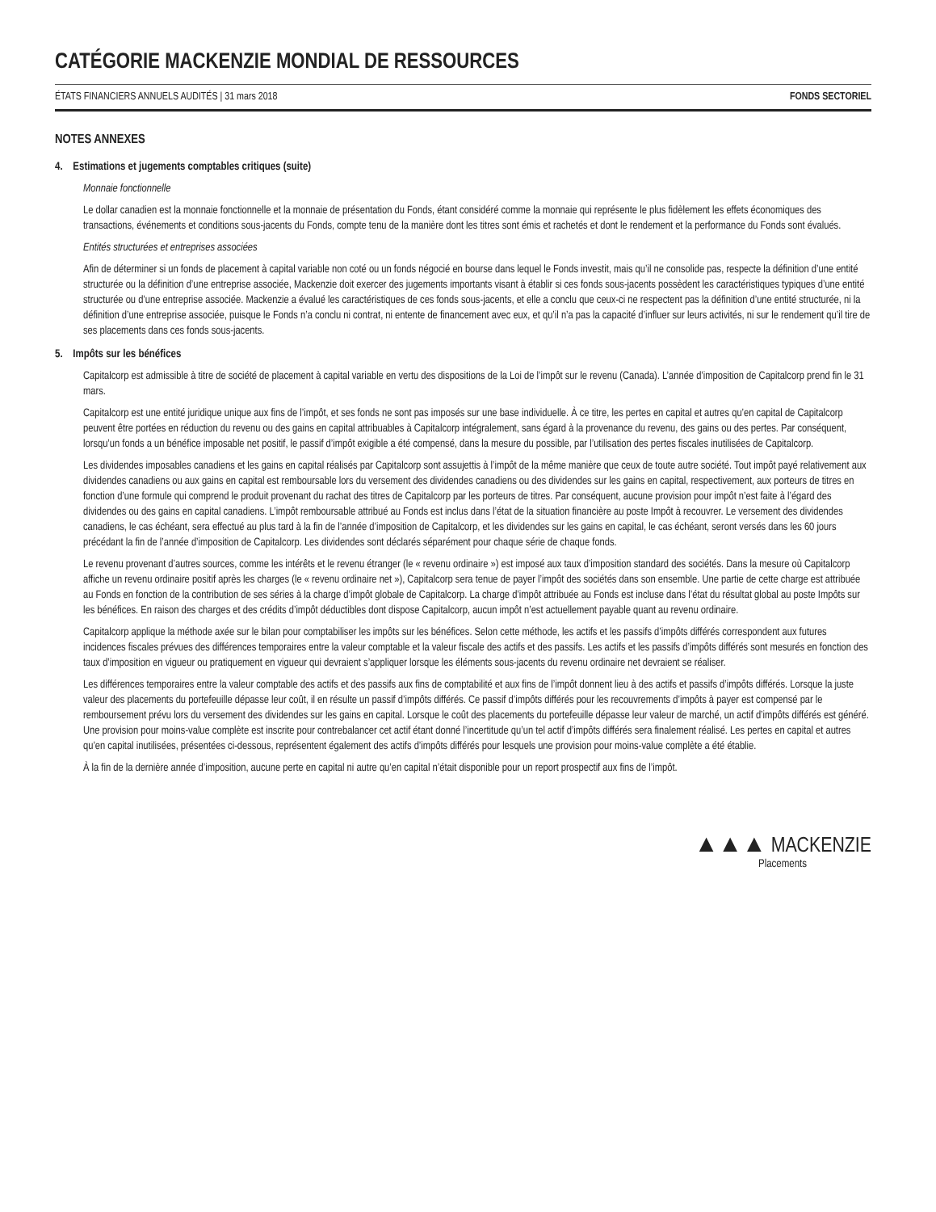CATÉGORIE MACKENZIE MONDIAL DE RESSOURCES
ÉTATS FINANCIERS ANNUELS AUDITÉS | 31 mars 2018 FONDS SECTORIEL
NOTES ANNEXES
4. Estimations et jugements comptables critiques (suite)
Monnaie fonctionnelle
Le dollar canadien est la monnaie fonctionnelle et la monnaie de présentation du Fonds, étant considéré comme la monnaie qui représente le plus fidèlement les effets économiques des transactions, événements et conditions sous-jacents du Fonds, compte tenu de la manière dont les titres sont émis et rachetés et dont le rendement et la performance du Fonds sont évalués.
Entités structurées et entreprises associées
Afin de déterminer si un fonds de placement à capital variable non coté ou un fonds négocié en bourse dans lequel le Fonds investit, mais qu’il ne consolide pas, respecte la définition d’une entité structurée ou la définition d’une entreprise associée, Mackenzie doit exercer des jugements importants visant à établir si ces fonds sous-jacents possèdent les caractéristiques typiques d’une entité structurée ou d’une entreprise associée. Mackenzie a évalué les caractéristiques de ces fonds sous-jacents, et elle a conclu que ceux-ci ne respectent pas la définition d’une entité structurée, ni la définition d’une entreprise associée, puisque le Fonds n’a conclu ni contrat, ni entente de financement avec eux, et qu’il n’a pas la capacité d’influer sur leurs activités, ni sur le rendement qu’il tire de ses placements dans ces fonds sous-jacents.
5. Impôts sur les bénéfices
Capitalcorp est admissible à titre de société de placement à capital variable en vertu des dispositions de la Loi de l’impôt sur le revenu (Canada). L’année d’imposition de Capitalcorp prend fin le 31 mars.
Capitalcorp est une entité juridique unique aux fins de l’impôt, et ses fonds ne sont pas imposés sur une base individuelle. À ce titre, les pertes en capital et autres qu’en capital de Capitalcorp peuvent être portées en réduction du revenu ou des gains en capital attribuables à Capitalcorp intégralement, sans égard à la provenance du revenu, des gains ou des pertes. Par conséquent, lorsqu’un fonds a un bénéfice imposable net positif, le passif d’impôt exigible a été compensé, dans la mesure du possible, par l’utilisation des pertes fiscales inutilisées de Capitalcorp.
Les dividendes imposables canadiens et les gains en capital réalisés par Capitalcorp sont assujettis à l’impôt de la même manière que ceux de toute autre société. Tout impôt payé relativement aux dividendes canadiens ou aux gains en capital est remboursable lors du versement des dividendes canadiens ou des dividendes sur les gains en capital, respectivement, aux porteurs de titres en fonction d’une formule qui comprend le produit provenant du rachat des titres de Capitalcorp par les porteurs de titres. Par conséquent, aucune provision pour impôt n’est faite à l’égard des dividendes ou des gains en capital canadiens. L’impôt remboursable attribué au Fonds est inclus dans l’état de la situation financière au poste Impôt à recouvrer. Le versement des dividendes canadiens, le cas échéant, sera effectué au plus tard à la fin de l’année d’imposition de Capitalcorp, et les dividendes sur les gains en capital, le cas échéant, seront versés dans les 60 jours précédant la fin de l’année d’imposition de Capitalcorp. Les dividendes sont déclarés séparément pour chaque série de chaque fonds.
Le revenu provenant d’autres sources, comme les intérêts et le revenu étranger (le « revenu ordinaire ») est imposé aux taux d’imposition standard des sociétés. Dans la mesure où Capitalcorp affiche un revenu ordinaire positif après les charges (le « revenu ordinaire net »), Capitalcorp sera tenue de payer l’impôt des sociétés dans son ensemble. Une partie de cette charge est attribuée au Fonds en fonction de la contribution de ses séries à la charge d’impôt globale de Capitalcorp. La charge d’impôt attribuée au Fonds est incluse dans l’état du résultat global au poste Impôts sur les bénéfices. En raison des charges et des crédits d’impôt déductibles dont dispose Capitalcorp, aucun impôt n’est actuellement payable quant au revenu ordinaire.
Capitalcorp applique la méthode axée sur le bilan pour comptabiliser les impôts sur les bénéfices. Selon cette méthode, les actifs et les passifs d’impôts différés correspondent aux futures incidences fiscales prévues des différences temporaires entre la valeur comptable et la valeur fiscale des actifs et des passifs. Les actifs et les passifs d’impôts différés sont mesurés en fonction des taux d’imposition en vigueur ou pratiquement en vigueur qui devraient s’appliquer lorsque les éléments sous-jacents du revenu ordinaire net devraient se réaliser.
Les différences temporaires entre la valeur comptable des actifs et des passifs aux fins de comptabilité et aux fins de l’impôt donnent lieu à des actifs et passifs d’impôts différés. Lorsque la juste valeur des placements du portefeuille dépasse leur coût, il en résulte un passif d’impôts différés. Ce passif d’impôts différés pour les recouvrements d’impôts à payer est compensé par le remboursement prévu lors du versement des dividendes sur les gains en capital. Lorsque le coût des placements du portefeuille dépasse leur valeur de marché, un actif d’impôts différés est généré. Une provision pour moins-value complète est inscrite pour contrebalancer cet actif étant donné l’incertitude qu’un tel actif d’impôts différés sera finalement réalisé. Les pertes en capital et autres qu’en capital inutilisées, présentées ci-dessous, représentent également des actifs d’impôts différés pour lesquels une provision pour moins-value complète a été établie.
À la fin de la dernière année d’imposition, aucune perte en capital ni autre qu’en capital n’était disponible pour un report prospectif aux fins de l’impôt.
▲▲▲ MACKENZIE
Placements